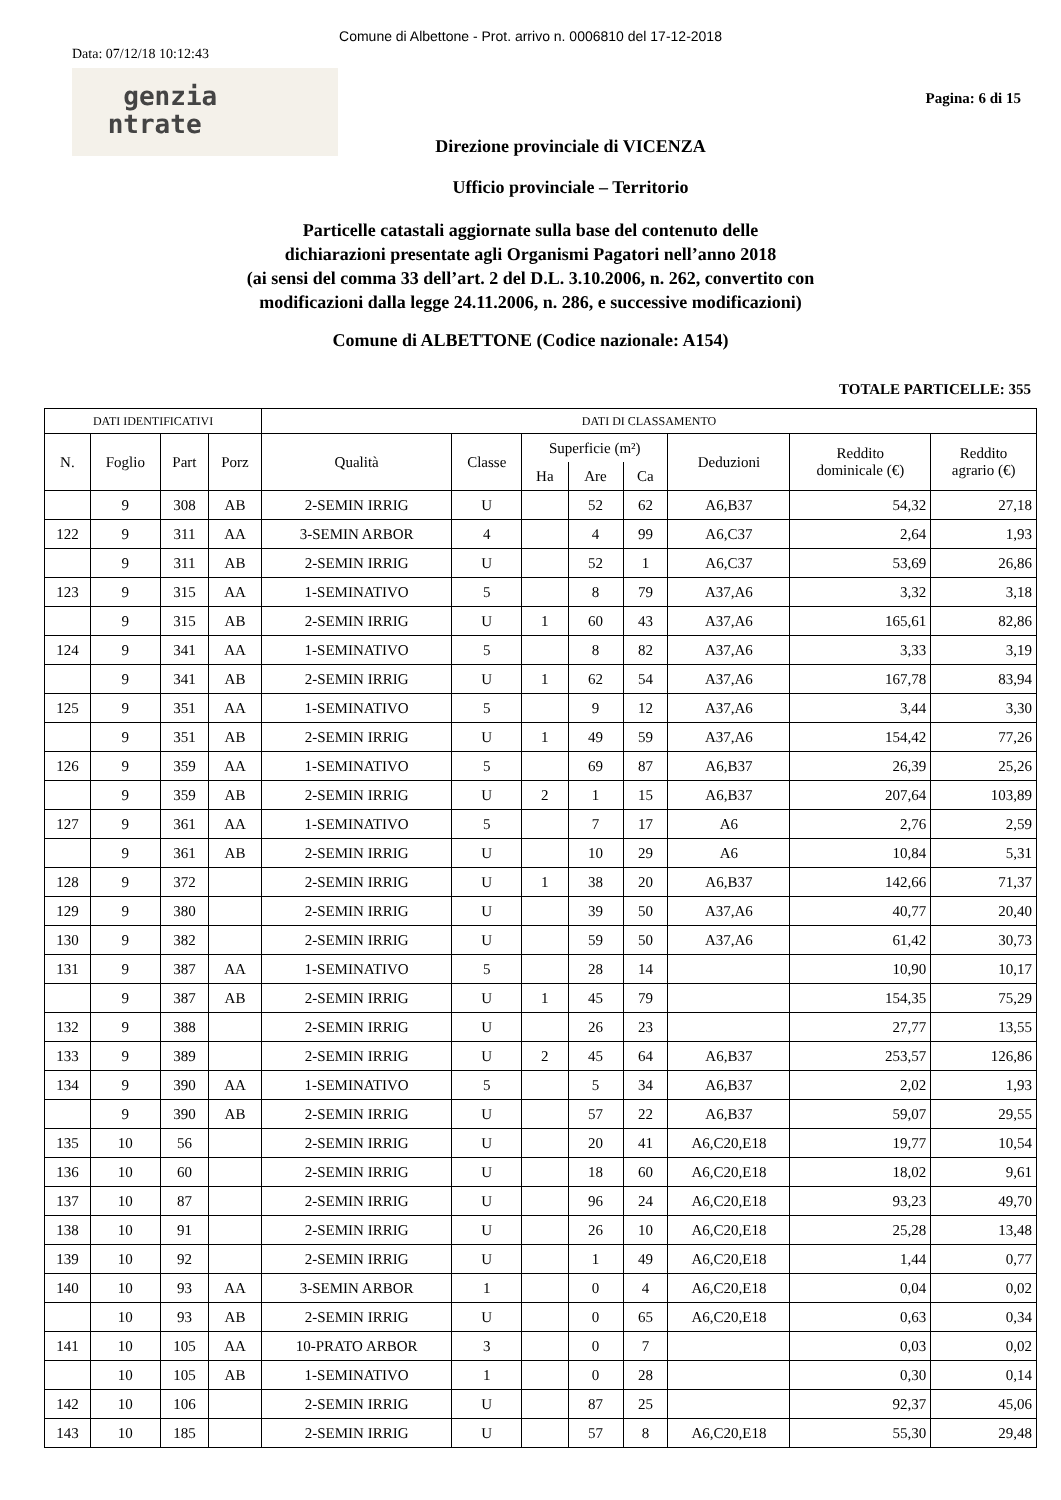Comune di Albettone - Prot. arrivo n. 0006810 del 17-12-2018
Data: 07/12/18 10:12:43
genzia
ntrate
Pagina: 6 di 15
Direzione provinciale di VICENZA
Ufficio provinciale – Territorio
Particelle catastali aggiornate sulla base del contenuto delle
dichiarazioni presentate agli Organismi Pagatori nell’anno 2018
(ai sensi del comma 33 dell’art. 2 del D.L. 3.10.2006, n. 262, convertito con
modificazioni dalla legge 24.11.2006, n. 286, e successive modificazioni)
Comune di ALBETTONE (Codice nazionale: A154)
TOTALE PARTICELLE: 355
| DATI IDENTIFICATIVI | | | | DATI DI CLASSAMENTO | | | | | | | |
| --- | --- | --- | --- | --- | --- | --- | --- | --- | --- | --- | --- |
| N. | Foglio | Part | Porz | Qualità | Classe | Superficie (m²) | | | Deduzioni | Reddito dominicale (€) | Reddito agrario (€) |
| | | | | | | Ha | Are | Ca | | | |
| | 9 | 308 | AB | 2-SEMIN IRRIG | U | | 52 | 62 | A6,B37 | 54,32 | 27,18 |
| 122 | 9 | 311 | AA | 3-SEMIN ARBOR | 4 | | 4 | 99 | A6,C37 | 2,64 | 1,93 |
| | 9 | 311 | AB | 2-SEMIN IRRIG | U | | 52 | 1 | A6,C37 | 53,69 | 26,86 |
| 123 | 9 | 315 | AA | 1-SEMINATIVO | 5 | | 8 | 79 | A37,A6 | 3,32 | 3,18 |
| | 9 | 315 | AB | 2-SEMIN IRRIG | U | 1 | 60 | 43 | A37,A6 | 165,61 | 82,86 |
| 124 | 9 | 341 | AA | 1-SEMINATIVO | 5 | | 8 | 82 | A37,A6 | 3,33 | 3,19 |
| | 9 | 341 | AB | 2-SEMIN IRRIG | U | 1 | 62 | 54 | A37,A6 | 167,78 | 83,94 |
| 125 | 9 | 351 | AA | 1-SEMINATIVO | 5 | | 9 | 12 | A37,A6 | 3,44 | 3,30 |
| | 9 | 351 | AB | 2-SEMIN IRRIG | U | 1 | 49 | 59 | A37,A6 | 154,42 | 77,26 |
| 126 | 9 | 359 | AA | 1-SEMINATIVO | 5 | | 69 | 87 | A6,B37 | 26,39 | 25,26 |
| | 9 | 359 | AB | 2-SEMIN IRRIG | U | 2 | 1 | 15 | A6,B37 | 207,64 | 103,89 |
| 127 | 9 | 361 | AA | 1-SEMINATIVO | 5 | | 7 | 17 | A6 | 2,76 | 2,59 |
| | 9 | 361 | AB | 2-SEMIN IRRIG | U | | 10 | 29 | A6 | 10,84 | 5,31 |
| 128 | 9 | 372 | | 2-SEMIN IRRIG | U | 1 | 38 | 20 | A6,B37 | 142,66 | 71,37 |
| 129 | 9 | 380 | | 2-SEMIN IRRIG | U | | 39 | 50 | A37,A6 | 40,77 | 20,40 |
| 130 | 9 | 382 | | 2-SEMIN IRRIG | U | | 59 | 50 | A37,A6 | 61,42 | 30,73 |
| 131 | 9 | 387 | AA | 1-SEMINATIVO | 5 | | 28 | 14 | | 10,90 | 10,17 |
| | 9 | 387 | AB | 2-SEMIN IRRIG | U | 1 | 45 | 79 | | 154,35 | 75,29 |
| 132 | 9 | 388 | | 2-SEMIN IRRIG | U | | 26 | 23 | | 27,77 | 13,55 |
| 133 | 9 | 389 | | 2-SEMIN IRRIG | U | 2 | 45 | 64 | A6,B37 | 253,57 | 126,86 |
| 134 | 9 | 390 | AA | 1-SEMINATIVO | 5 | | 5 | 34 | A6,B37 | 2,02 | 1,93 |
| | 9 | 390 | AB | 2-SEMIN IRRIG | U | | 57 | 22 | A6,B37 | 59,07 | 29,55 |
| 135 | 10 | 56 | | 2-SEMIN IRRIG | U | | 20 | 41 | A6,C20,E18 | 19,77 | 10,54 |
| 136 | 10 | 60 | | 2-SEMIN IRRIG | U | | 18 | 60 | A6,C20,E18 | 18,02 | 9,61 |
| 137 | 10 | 87 | | 2-SEMIN IRRIG | U | | 96 | 24 | A6,C20,E18 | 93,23 | 49,70 |
| 138 | 10 | 91 | | 2-SEMIN IRRIG | U | | 26 | 10 | A6,C20,E18 | 25,28 | 13,48 |
| 139 | 10 | 92 | | 2-SEMIN IRRIG | U | | 1 | 49 | A6,C20,E18 | 1,44 | 0,77 |
| 140 | 10 | 93 | AA | 3-SEMIN ARBOR | 1 | | 0 | 4 | A6,C20,E18 | 0,04 | 0,02 |
| | 10 | 93 | AB | 2-SEMIN IRRIG | U | | 0 | 65 | A6,C20,E18 | 0,63 | 0,34 |
| 141 | 10 | 105 | AA | 10-PRATO ARBOR | 3 | | 0 | 7 | | 0,03 | 0,02 |
| | 10 | 105 | AB | 1-SEMINATIVO | 1 | | 0 | 28 | | 0,30 | 0,14 |
| 142 | 10 | 106 | | 2-SEMIN IRRIG | U | | 87 | 25 | | 92,37 | 45,06 |
| 143 | 10 | 185 | | 2-SEMIN IRRIG | U | | 57 | 8 | A6,C20,E18 | 55,30 | 29,48 |